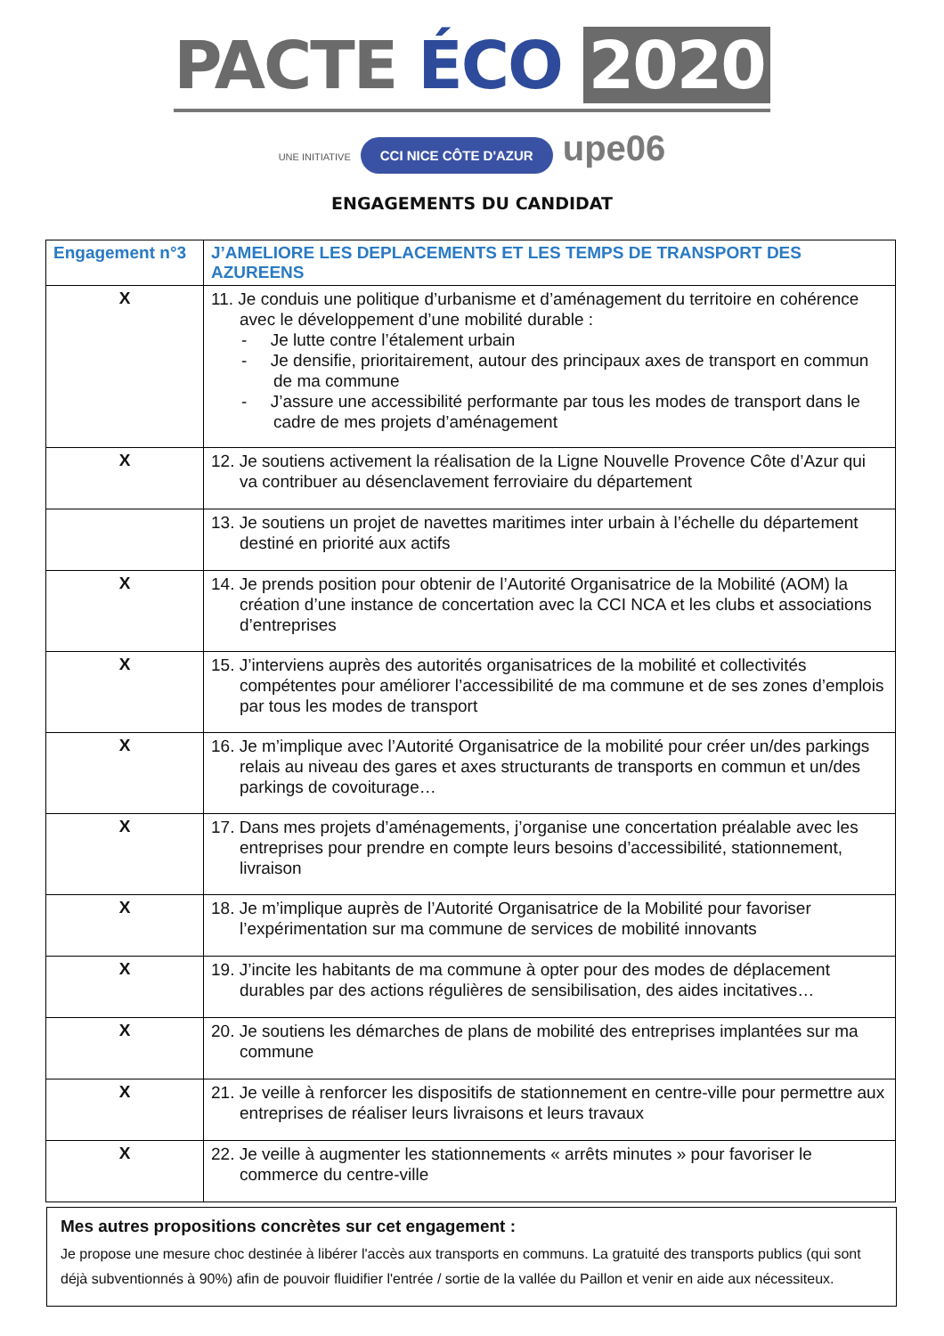PACTE ÉCO 2020
UNE INITIATIVE CCI NICE CÔTE D'AZUR upe06
ENGAGEMENTS DU CANDIDAT
| Engagement n°3 | J’AMELIORE LES DEPLACEMENTS ET LES TEMPS DE TRANSPORT DES AZUREENS |
| --- | --- |
| X | 11. Je conduis une politique d’urbanisme et d’aménagement du territoire en cohérence avec le développement d’une mobilité durable : - Je lutte contre l’étalement urbain - Je densifie, prioritairement, autour des principaux axes de transport en commun de ma commune - J’assure une accessibilité performante par tous les modes de transport dans le cadre de mes projets d’aménagement |
| X | 12. Je soutiens activement la réalisation de la Ligne Nouvelle Provence Côte d’Azur qui va contribuer au désenclavement ferroviaire du département |
| | 13. Je soutiens un projet de navettes maritimes inter urbain à l’échelle du département destiné en priorité aux actifs |
| X | 14. Je prends position pour obtenir de l’Autorité Organisatrice de la Mobilité (AOM) la création d’une instance de concertation avec la CCI NCA et les clubs et associations d’entreprises |
| X | 15. J’interviens auprès des autorités organisatrices de la mobilité et collectivités compétentes pour améliorer l’accessibilité de ma commune et de ses zones d’emplois par tous les modes de transport |
| X | 16. Je m’implique avec l’Autorité Organisatrice de la mobilité pour créer un/des parkings relais au niveau des gares et axes structurants de transports en commun et un/des parkings de covoiturage… |
| X | 17. Dans mes projets d’aménagements, j’organise une concertation préalable avec les entreprises pour prendre en compte leurs besoins d’accessibilité, stationnement, livraison |
| X | 18. Je m’implique auprès de l’Autorité Organisatrice de la Mobilité pour favoriser l’expérimentation sur ma commune de services de mobilité innovants |
| X | 19. J’incite les habitants de ma commune à opter pour des modes de déplacement durables par des actions régulières de sensibilisation, des aides incitatives… |
| X | 20. Je soutiens les démarches de plans de mobilité des entreprises implantées sur ma commune |
| X | 21. Je veille à renforcer les dispositifs de stationnement en centre-ville pour permettre aux entreprises de réaliser leurs livraisons et leurs travaux |
| X | 22. Je veille à augmenter les stationnements « arrêts minutes » pour favoriser le commerce du centre-ville |
Mes autres propositions concrètes sur cet engagement :
Je propose une mesure choc destinée à libérer l'accès aux transports en communs. La gratuité des transports publics (qui sont déjà subventionnés à 90%) afin de pouvoir fluidifier l'entrée / sortie de la vallée du Paillon et venir en aide aux nécessiteux.